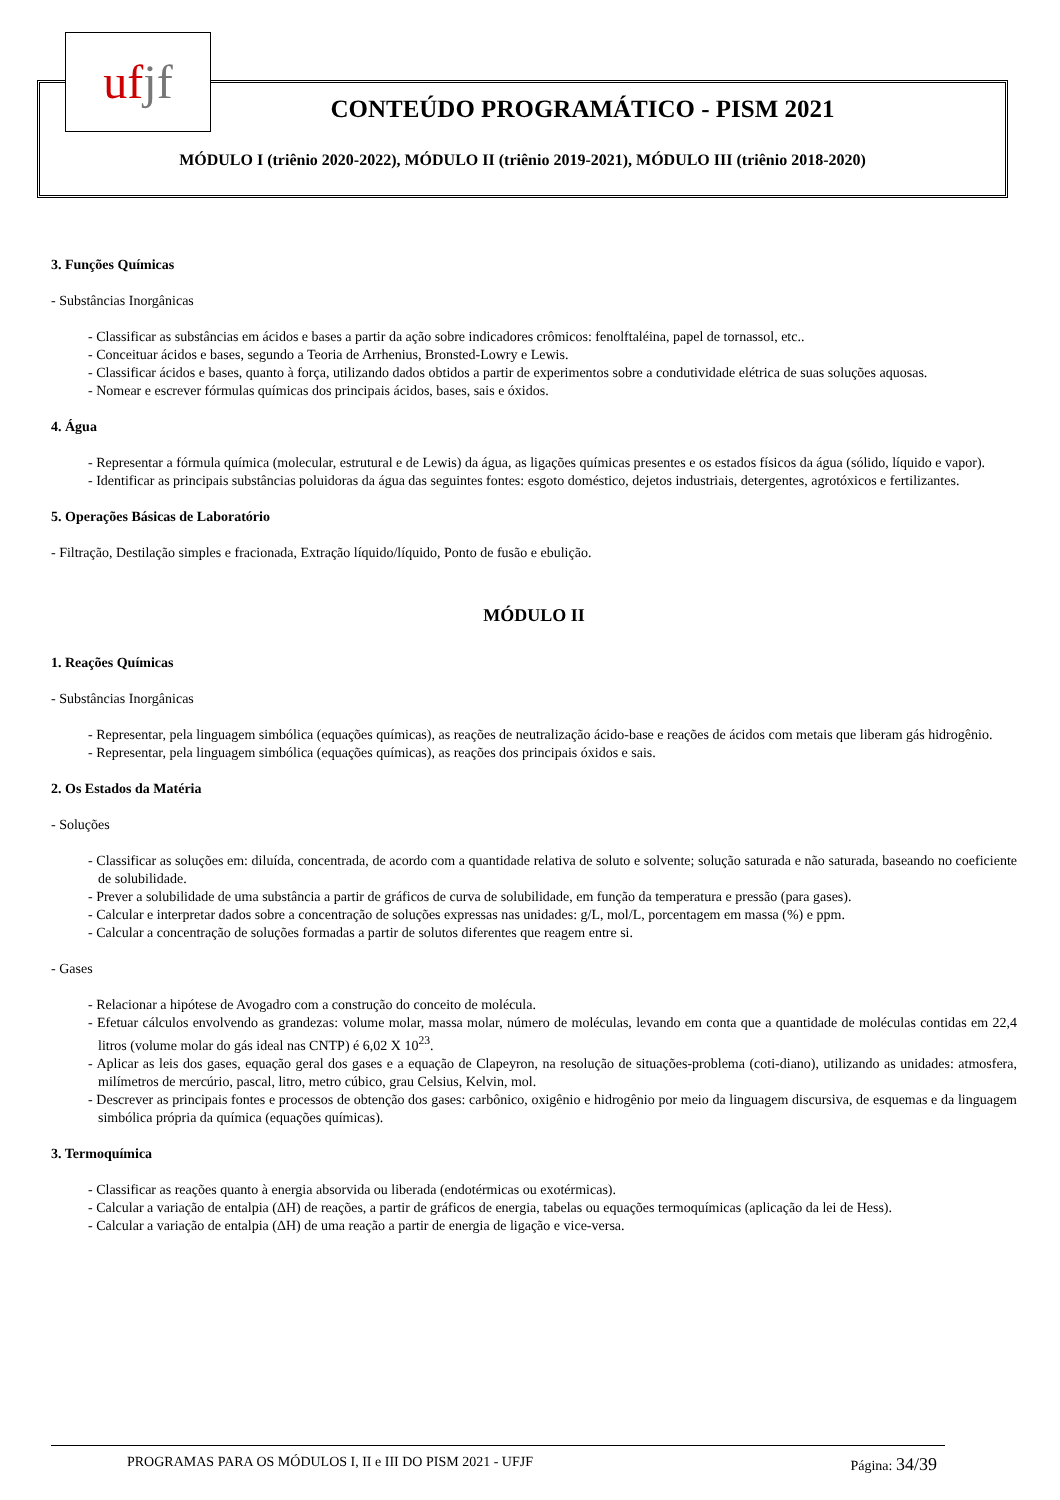uf jf
CONTEÚDO PROGRAMÁTICO - PISM 2021
MÓDULO I (triênio 2020-2022), MÓDULO II (triênio 2019-2021), MÓDULO III (triênio 2018-2020)
3. Funções Químicas
- Substâncias Inorgânicas
- Classificar as substâncias em ácidos e bases a partir da ação sobre indicadores crômicos: fenolftaléina, papel de tornassol, etc..
- Conceituar ácidos e bases, segundo a Teoria de Arrhenius, Bronsted-Lowry e Lewis.
- Classificar ácidos e bases, quanto à força, utilizando dados obtidos a partir de experimentos sobre a condutividade elétrica de suas soluções aquosas.
- Nomear e escrever fórmulas químicas dos principais ácidos, bases, sais e óxidos.
4. Água
- Representar a fórmula química (molecular, estrutural e de Lewis) da água, as ligações químicas presentes e os estados físicos da água (sólido, líquido e vapor).
- Identificar as principais substâncias poluidoras da água das seguintes fontes: esgoto doméstico, dejetos industriais, detergentes, agrotóxicos e fertilizantes.
5. Operações Básicas de Laboratório
- Filtração, Destilação simples e fracionada, Extração líquido/líquido, Ponto de fusão e ebulição.
MÓDULO II
1. Reações Químicas
- Substâncias Inorgânicas
- Representar, pela linguagem simbólica (equações químicas), as reações de neutralização ácido-base e reações de ácidos com metais que liberam gás hidrogênio.
- Representar, pela linguagem simbólica (equações químicas), as reações dos principais óxidos e sais.
2. Os Estados da Matéria
- Soluções
- Classificar as soluções em: diluída, concentrada, de acordo com a quantidade relativa de soluto e solvente; solução saturada e não saturada, baseando no coeficiente de solubilidade.
- Prever a solubilidade de uma substância a partir de gráficos de curva de solubilidade, em função da temperatura e pressão (para gases).
- Calcular e interpretar dados sobre a concentração de soluções expressas nas unidades: g/L, mol/L, porcentagem em massa (%) e ppm.
- Calcular a concentração de soluções formadas a partir de solutos diferentes que reagem entre si.
- Gases
- Relacionar a hipótese de Avogadro com a construção do conceito de molécula.
- Efetuar cálculos envolvendo as grandezas: volume molar, massa molar, número de moléculas, levando em conta que a quantidade de moléculas contidas em 22,4 litros (volume molar do gás ideal nas CNTP) é 6,02 X 10<sup>23</sup>.
- Aplicar as leis dos gases, equação geral dos gases e a equação de Clapeyron, na resolução de situações-problema (coti-diano), utilizando as unidades: atmosfera, milímetros de mercúrio, pascal, litro, metro cúbico, grau Celsius, Kelvin, mol.
- Descrever as principais fontes e processos de obtenção dos gases: carbônico, oxigênio e hidrogênio por meio da linguagem discursiva, de esquemas e da linguagem simbólica própria da química (equações químicas).
3. Termoquímica
- Classificar as reações quanto à energia absorvida ou liberada (endotérmicas ou exotérmicas).
- Calcular a variação de entalpia (ΔH) de reações, a partir de gráficos de energia, tabelas ou equações termoquímicas (aplicação da lei de Hess).
- Calcular a variação de entalpia (ΔH) de uma reação a partir de energia de ligação e vice-versa.
PROGRAMAS PARA OS MÓDULOS I, II e III DO PISM 2021 - UFJF Página: 34/39